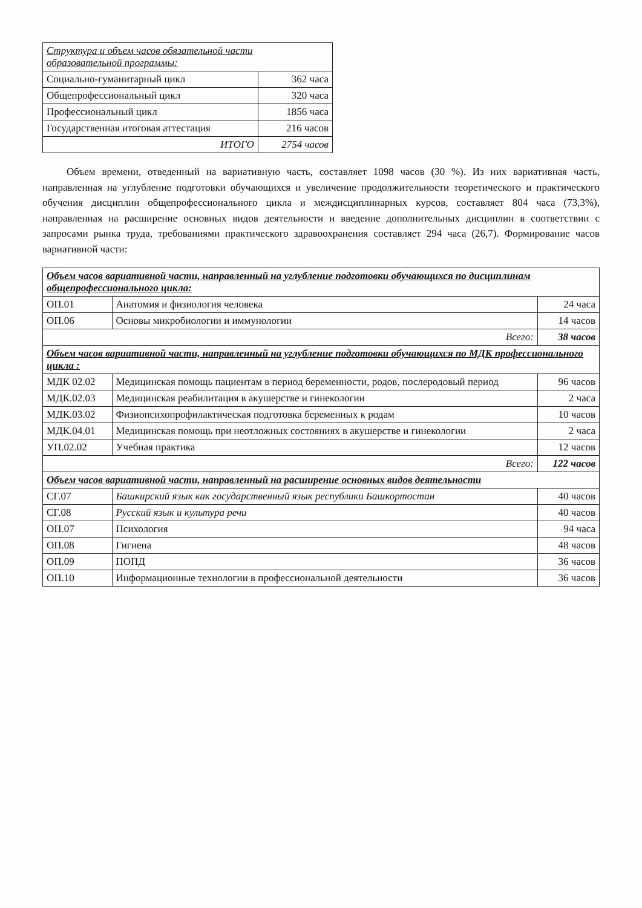| Структура и объем часов обязательной части образовательной программы: | |
| --- | --- |
| Социально-гуманитарный цикл | 362 часа |
| Общепрофессиональный цикл | 320 часа |
| Профессиональный цикл | 1856 часа |
| Государственная итоговая аттестация | 216 часов |
| ИТОГО | 2754 часов |
Объем времени, отведенный на вариативную часть, составляет 1098 часов (30 %). Из них вариативная часть, направленная на углубление подготовки обучающихся и увеличение продолжительности теоретического и практического обучения дисциплин общепрофессионального цикла и междисциплинарных курсов, составляет 804 часа (73,3%), направленная на расширение основных видов деятельности и введение дополнительных дисциплин в соответствии с запросами рынка труда, требованиями практического здравоохранения составляет 294 часа (26,7). Формирование часов вариативной части:
| Объем часов вариативной части, направленный на углубление подготовки обучающихся по дисциплинам общепрофессионального цикла: | | |
| --- | --- | --- |
| ОП.01 | Анатомия и физиология человека | 24 часа |
| ОП.06 | Основы микробиологии и иммунологии | 14 часов |
| Всего: | | 38 часов |
| Объем часов вариативной части, направленный на углубление подготовки обучающихся по МДК профессионального цикла : | | |
| МДК 02.02 | Медицинская помощь пациентам в период беременности, родов, послеродовый период | 96 часов |
| МДК.02.03 | Медицинская реабилитация в акушерстве и гинекологии | 2 часа |
| МДК.03.02 | Физиопсихопрофилактическая подготовка беременных к родам | 10 часов |
| МДК.04.01 | Медицинская помощь при неотложных состояниях в акушерстве и гинекологии | 2 часа |
| УП.02.02 | Учебная практика | 12 часов |
| Всего: | | 122 часов |
| Объем часов вариативной части, направленный на расширение основных видов деятельности | | |
| СГ.07 | Башкирский язык как государственный язык республики Башкортостан | 40 часов |
| СГ.08 | Русский язык и культура речи | 40 часов |
| ОП.07 | Психология | 94 часа |
| ОП.08 | Гигиена | 48 часов |
| ОП.09 | ПОПД | 36 часов |
| ОП.10 | Информационные технологии в профессиональной деятельности | 36 часов |